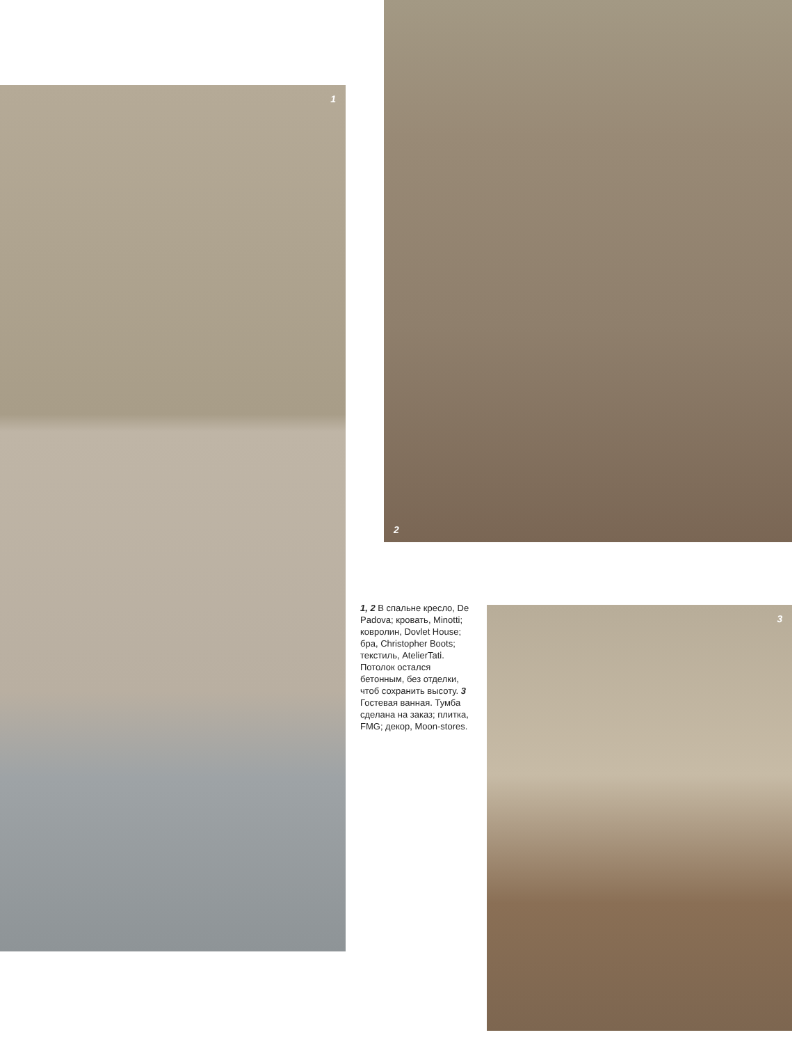1
2
1, 2 В спальне кресло, De Padova; кровать, Minotti; ковролин, Dovlet House; бра, Christopher Boots; текстиль, AtelierTati. Потолок остался бетонным, без отделки, чтоб сохранить высоту. 3 Гостевая ванная. Тумба сделана на заказ; плитка, FMG; декор, Moon-stores.
3